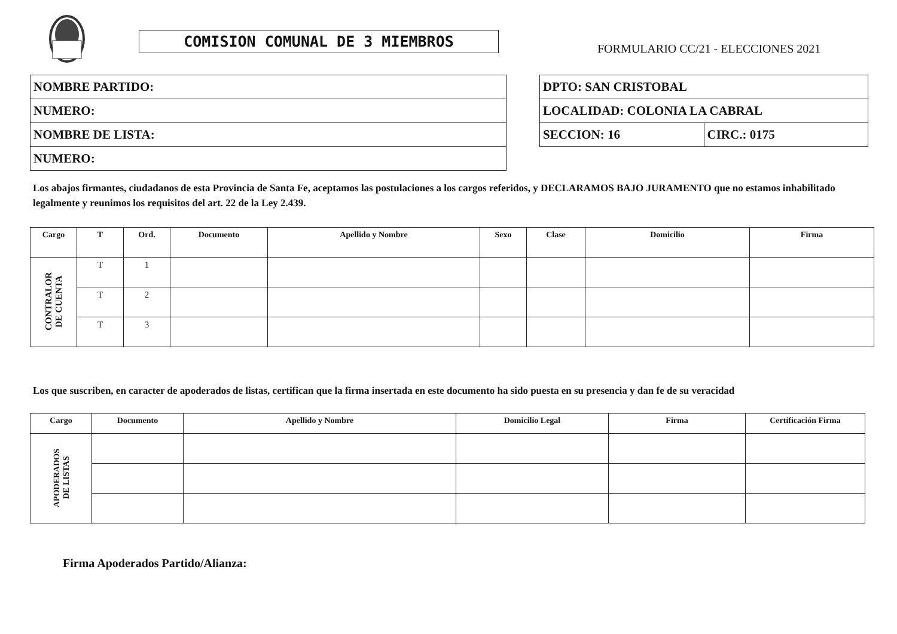COMISION COMUNAL DE 3 MIEMBROS
FORMULARIO CC/21 - ELECCIONES 2021
| NOMBRE PARTIDO: |
| NUMERO: |
| NOMBRE DE LISTA: |
| NUMERO: |
| DPTO: SAN CRISTOBAL | |
| LOCALIDAD: COLONIA LA CABRAL | |
| SECCION: 16 | CIRC.: 0175 |
Los abajos firmantes, ciudadanos de esta Provincia de Santa Fe, aceptamos las postulaciones a los cargos referidos, y DECLARAMOS BAJO JURAMENTO que no estamos inhabilitado legalmente y reunimos los requisitos del art. 22 de la Ley 2.439.
| Cargo | T | Ord. | Documento | Apellido y Nombre | Sexo | Clase | Domicilio | Firma |
| --- | --- | --- | --- | --- | --- | --- | --- | --- |
| CONTRALOR DE CUENTA | T | 1 | | | | | | |
| | T | 2 | | | | | | |
| | T | 3 | | | | | | |
Los que suscriben, en caracter de apoderados de listas, certifican que la firma insertada en este documento ha sido puesta en su presencia y dan fe de su veracidad
| Cargo | Documento | Apellido y Nombre | Domicilio Legal | Firma | Certificación Firma |
| --- | --- | --- | --- | --- | --- |
| APODERADOS DE LISTAS | | | | | |
Firma Apoderados Partido/Alianza: